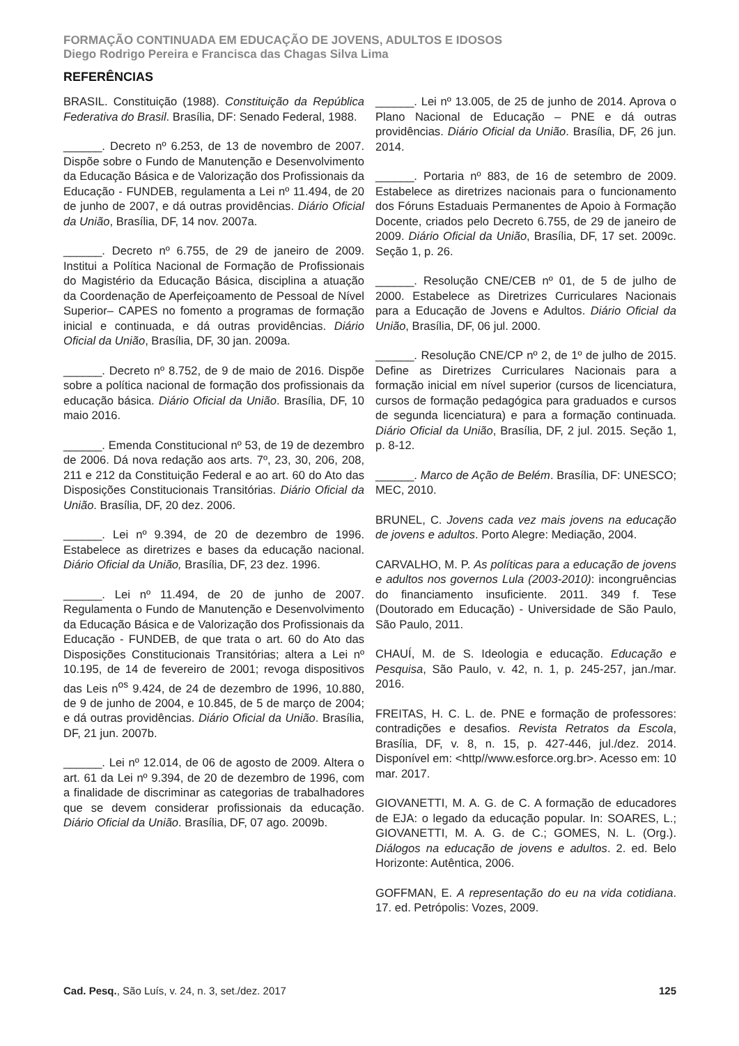FORMAÇÃO CONTINUADA EM EDUCAÇÃO DE JOVENS, ADULTOS E IDOSOS
Diego Rodrigo Pereira e Francisca das Chagas Silva Lima
REFERÊNCIAS
BRASIL. Constituição (1988). Constituição da República Federativa do Brasil. Brasília, DF: Senado Federal, 1988.
______. Decreto nº 6.253, de 13 de novembro de 2007. Dispõe sobre o Fundo de Manutenção e Desenvolvimento da Educação Básica e de Valorização dos Profissionais da Educação - FUNDEB, regulamenta a Lei nº 11.494, de 20 de junho de 2007, e dá outras providências. Diário Oficial da União, Brasília, DF, 14 nov. 2007a.
______. Decreto nº 6.755, de 29 de janeiro de 2009. Institui a Política Nacional de Formação de Profissionais do Magistério da Educação Básica, disciplina a atuação da Coordenação de Aperfeiçoamento de Pessoal de Nível Superior– CAPES no fomento a programas de formação inicial e continuada, e dá outras providências. Diário Oficial da União, Brasília, DF, 30 jan. 2009a.
______. Decreto nº 8.752, de 9 de maio de 2016. Dispõe sobre a política nacional de formação dos profissionais da educação básica. Diário Oficial da União. Brasília, DF, 10 maio 2016.
______. Emenda Constitucional nº 53, de 19 de dezembro de 2006. Dá nova redação aos arts. 7º, 23, 30, 206, 208, 211 e 212 da Constituição Federal e ao art. 60 do Ato das Disposições Constitucionais Transitórias. Diário Oficial da União. Brasília, DF, 20 dez. 2006.
______. Lei nº 9.394, de 20 de dezembro de 1996. Estabelece as diretrizes e bases da educação nacional. Diário Oficial da União, Brasília, DF, 23 dez. 1996.
______. Lei nº 11.494, de 20 de junho de 2007. Regulamenta o Fundo de Manutenção e Desenvolvimento da Educação Básica e de Valorização dos Profissionais da Educação - FUNDEB, de que trata o art. 60 do Ato das Disposições Constitucionais Transitórias; altera a Lei nº 10.195, de 14 de fevereiro de 2001; revoga dispositivos das Leis n<sup>os</sup> 9.424, de 24 de dezembro de 1996, 10.880, de 9 de junho de 2004, e 10.845, de 5 de março de 2004; e dá outras providências. Diário Oficial da União. Brasília, DF, 21 jun. 2007b.
______. Lei nº 12.014, de 06 de agosto de 2009. Altera o art. 61 da Lei nº 9.394, de 20 de dezembro de 1996, com a finalidade de discriminar as categorias de trabalhadores que se devem considerar profissionais da educação. Diário Oficial da União. Brasília, DF, 07 ago. 2009b.
______. Lei nº 13.005, de 25 de junho de 2014. Aprova o Plano Nacional de Educação – PNE e dá outras providências. Diário Oficial da União. Brasília, DF, 26 jun. 2014.
______. Portaria nº 883, de 16 de setembro de 2009. Estabelece as diretrizes nacionais para o funcionamento dos Fóruns Estaduais Permanentes de Apoio à Formação Docente, criados pelo Decreto 6.755, de 29 de janeiro de 2009. Diário Oficial da União, Brasília, DF, 17 set. 2009c. Seção 1, p. 26.
______. Resolução CNE/CEB nº 01, de 5 de julho de 2000. Estabelece as Diretrizes Curriculares Nacionais para a Educação de Jovens e Adultos. Diário Oficial da União, Brasília, DF, 06 jul. 2000.
______. Resolução CNE/CP nº 2, de 1º de julho de 2015. Define as Diretrizes Curriculares Nacionais para a formação inicial em nível superior (cursos de licenciatura, cursos de formação pedagógica para graduados e cursos de segunda licenciatura) e para a formação continuada. Diário Oficial da União, Brasília, DF, 2 jul. 2015. Seção 1, p. 8-12.
______. Marco de Ação de Belém. Brasília, DF: UNESCO; MEC, 2010.
BRUNEL, C. Jovens cada vez mais jovens na educação de jovens e adultos. Porto Alegre: Mediação, 2004.
CARVALHO, M. P. As políticas para a educação de jovens e adultos nos governos Lula (2003-2010): incongruências do financiamento insuficiente. 2011. 349 f. Tese (Doutorado em Educação) - Universidade de São Paulo, São Paulo, 2011.
CHAUÍ, M. de S. Ideologia e educação. Educação e Pesquisa, São Paulo, v. 42, n. 1, p. 245-257, jan./mar. 2016.
FREITAS, H. C. L. de. PNE e formação de professores: contradições e desafios. Revista Retratos da Escola, Brasília, DF, v. 8, n. 15, p. 427-446, jul./dez. 2014. Disponível em: <http//www.esforce.org.br>. Acesso em: 10 mar. 2017.
GIOVANETTI, M. A. G. de C. A formação de educadores de EJA: o legado da educação popular. In: SOARES, L.; GIOVANETTI, M. A. G. de C.; GOMES, N. L. (Org.). Diálogos na educação de jovens e adultos. 2. ed. Belo Horizonte: Autêntica, 2006.
GOFFMAN, E. A representação do eu na vida cotidiana. 17. ed. Petrópolis: Vozes, 2009.
Cad. Pesq., São Luís, v. 24, n. 3, set./dez. 2017 125